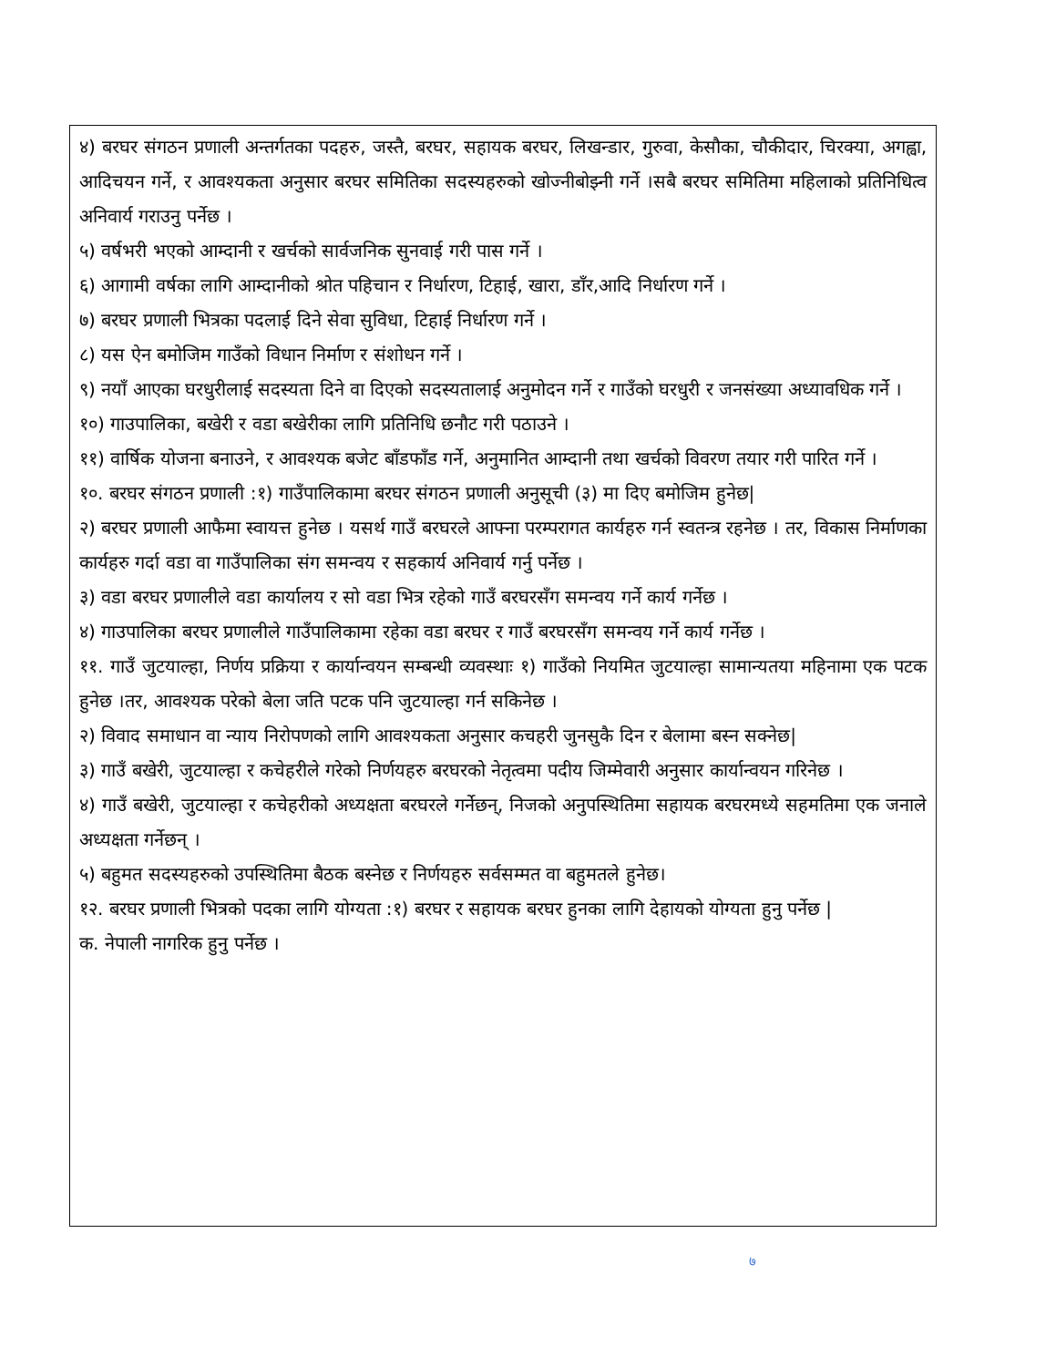४) बरघर संगठन प्रणाली अन्तर्गतका पदहरु, जस्तै, बरघर, सहायक बरघर, लिखन्डार, गुरुवा, केसौका, चौकीदार, चिरक्या, अगह्वा, आदिचयन गर्ने, र आवश्यकता अनुसार बरघर समितिका सदस्यहरुको खोज्नीबोझ्नी गर्ने ।सबै बरघर समितिमा महिलाको प्रतिनिधित्व अनिवार्य गराउनु पर्नेछ ।
५) वर्षभरी भएको आम्दानी र खर्चको सार्वजनिक सुनवाई गरी पास गर्ने ।
६) आगामी वर्षका लागि आम्दानीको श्रोत पहिचान र निर्धारण, टिहाई, खारा, डाँर,आदि निर्धारण गर्ने ।
७) बरघर प्रणाली भित्रका पदलाई दिने सेवा सुविधा, टिहाई निर्धारण गर्ने ।
८) यस ऐन बमोजिम गाउँको विधान निर्माण र संशोधन गर्ने ।
९) नयाँ आएका घरधुरीलाई सदस्यता दिने वा दिएको सदस्यतालाई अनुमोदन गर्ने र गाउँको घरधुरी र जनसंख्या अध्यावधिक गर्ने ।
१०) गाउपालिका, बखेरी र वडा बखेरीका लागि प्रतिनिधि छनौट गरी पठाउने ।
११) वार्षिक योजना बनाउने, र आवश्यक बजेट बाँडफाँड गर्ने, अनुमानित आम्दानी तथा खर्चको विवरण तयार गरी पारित गर्ने ।
१०. बरघर संगठन प्रणाली :१) गाउँपालिकामा बरघर संगठन प्रणाली अनुसूची (३) मा दिए बमोजिम हुनेछ|
२) बरघर प्रणाली आफैमा स्वायत्त हुनेछ । यसर्थ गाउँ बरघरले आफ्ना परम्परागत कार्यहरु गर्न स्वतन्त्र रहनेछ । तर, विकास निर्माणका कार्यहरु गर्दा वडा वा गाउँपालिका संग समन्वय र सहकार्य अनिवार्य गर्नु पर्नेछ ।
३) वडा बरघर प्रणालीले वडा कार्यालय र सो वडा भित्र रहेको गाउँ बरघरसँग समन्वय गर्ने कार्य गर्नेछ ।
४) गाउपालिका बरघर प्रणालीले गाउँपालिकामा रहेका वडा बरघर र गाउँ बरघरसँग समन्वय गर्ने कार्य गर्नेछ ।
११. गाउँ जुटयाल्हा, निर्णय प्रक्रिया र कार्यान्वयन सम्बन्धी व्यवस्थाः १) गाउँको नियमित जुटयाल्हा सामान्यतया महिनामा एक पटक हुनेछ ।तर, आवश्यक परेको बेला जति पटक पनि जुटयाल्हा गर्न सकिनेछ ।
२) विवाद समाधान वा न्याय निरोपणको लागि आवश्यकता अनुसार कचहरी जुनसुकै दिन र बेलामा बस्न सक्नेछ|
३) गाउँ बखेरी, जुटयाल्हा र कचेहरीले गरेको निर्णयहरु बरघरको नेतृत्वमा पदीय जिम्मेवारी अनुसार कार्यान्वयन गरिनेछ ।
४) गाउँ बखेरी, जुटयाल्हा र कचेहरीको अध्यक्षता बरघरले गर्नेछन्, निजको अनुपस्थितिमा सहायक बरघरमध्ये सहमतिमा एक जनाले अध्यक्षता गर्नेछन् ।
५) बहुमत सदस्यहरुको उपस्थितिमा बैठक बस्नेछ र निर्णयहरु सर्वसम्मत वा बहुमतले हुनेछ।
१२. बरघर प्रणाली भित्रको पदका लागि योग्यता :१) बरघर र सहायक बरघर हुनका लागि देहायको योग्यता हुनु पर्नेछ |
क. नेपाली नागरिक हुनु पर्नेछ ।
७